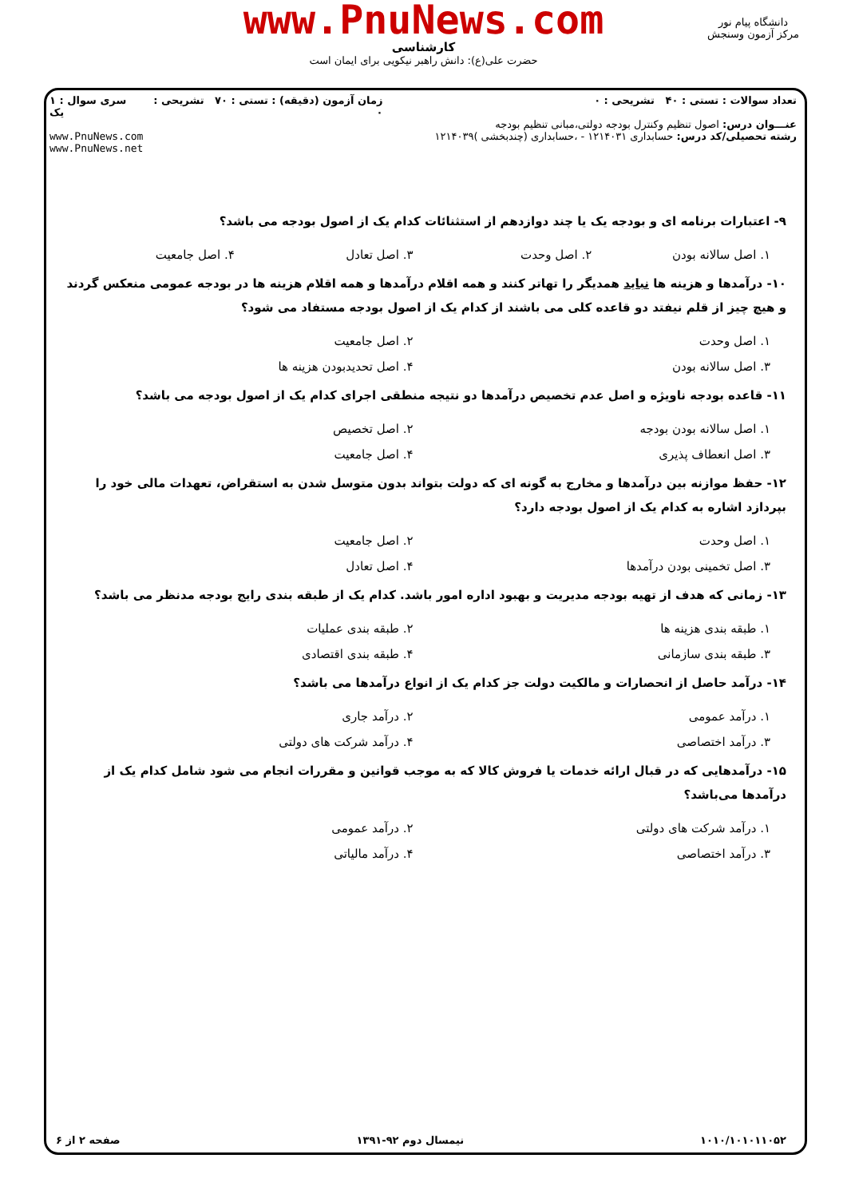www.PnuNews.com
کارشناسی
حضرت علی(ع): دانش راهبر نیکویی برای ایمان است
دانشگاه پیام نور
مرکز آزمون وسنجش
تعداد سوالات : تستی : ۴۰ تشریحی : ۰
عنـــوان درس: اصول تنظیم وکنترل بودجه دولتی،مبانی تنظیم بودجه
رشته تحصیلی/کد درس: حسابداری ۱۲۱۴۰۳۱ - ،حسابداری (چندبخشی )۱۲۱۴۰۳۹
زمان آزمون (دقیقه) : تستی : ۷۰ تشریحی : ۰
سری سوال : ۱ یک
www.PnuNews.com
www.PnuNews.net
۹- اعتبارات برنامه ای و بودجه یک یا چند دوازدهم از استثنائات کدام یک از اصول بودجه می باشد؟
۱. اصل سالانه بودن ۲. اصل وحدت ۳. اصل تعادل ۴. اصل جامعیت
۱۰- درآمدها و هزینه ها نباید همدیگر را تهاتر کنند و همه اقلام درآمدها و همه اقلام هزینه ها در بودجه عمومی منعکس گردند و هیچ چیز از قلم نیفتد دو قاعده کلی می باشند از کدام یک از اصول بودجه مستفاد می شود؟
۱. اصل وحدت ۲. اصل جامعیت ۳. اصل سالانه بودن ۴. اصل تحدیدبودن هزینه ها
۱۱- قاعده بودجه ناویژه و اصل عدم تخصیص درآمدها دو نتیجه منطقی اجرای کدام یک از اصول بودجه می باشد؟
۱. اصل سالانه بودن بودجه ۲. اصل تخصیص ۳. اصل انعطاف پذیری ۴. اصل جامعیت
۱۲- حفظ موازنه بین درآمدها و مخارج به گونه ای که دولت بتواند بدون متوسل شدن به استقراض، تعهدات مالی خود را بپردازد اشاره به کدام یک از اصول بودجه دارد؟
۱. اصل وحدت ۲. اصل جامعیت ۳. اصل تخمینی بودن درآمدها ۴. اصل تعادل
۱۳- زمانی که هدف از تهیه بودجه مدیریت و بهبود اداره امور باشد. کدام یک از طبقه بندی رایج بودجه مدنظر می باشد؟
۱. طبقه بندی هزینه ها ۲. طبقه بندی عملیات ۳. طبقه بندی سازمانی ۴. طبقه بندی اقتصادی
۱۴- درآمد حاصل از انحصارات و مالکیت دولت جز کدام یک از انواع درآمدها می باشد؟
۱. درآمد عمومی ۲. درآمد جاری ۳. درآمد اختصاصی ۴. درآمد شرکت های دولتی
۱۵- درآمدهایی که در قبال ارائه خدمات یا فروش کالا که به موجب قوانین و مقررات انجام می شود شامل کدام یک از درآمدها می‌باشد؟
۱. درآمد شرکت های دولتی ۲. درآمد عمومی ۳. درآمد اختصاصی ۴. درآمد مالیاتی
۱۰۱۰/۱۰۱۰۱۱۰۵۲ نیمسال دوم ۹۲-۱۳۹۱ صفحه ۲ از ۶